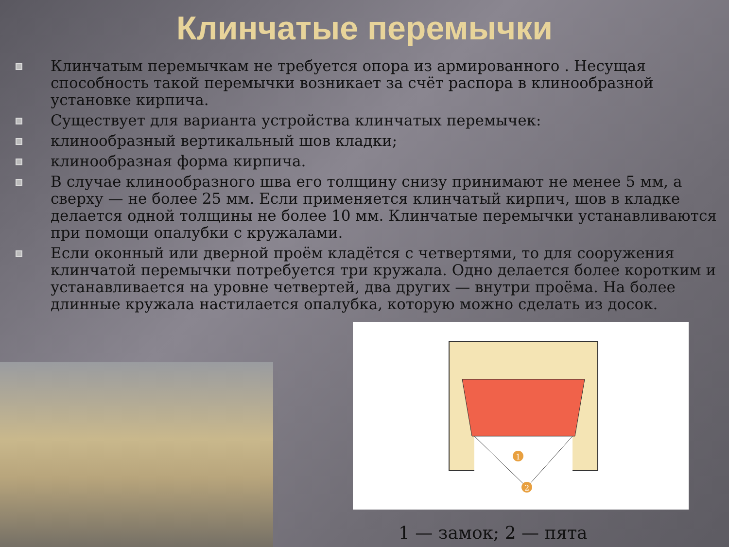Клинчатые перемычки
Клинчатым перемычкам не требуется опора из армированного . Несущая способность такой перемычки возникает за счёт распора в клинообразной установке кирпича.
Существует для варианта устройства клинчатых перемычек:
клинообразный вертикальный шов кладки;
клинообразная форма кирпича.
В случае клинообразного шва его толщину снизу принимают не менее 5 мм, а сверху — не более 25 мм. Если применяется клинчатый кирпич, шов в кладке делается одной толщины не более 10 мм. Клинчатые перемычки устанавливаются при помощи опалубки с кружалами.
Если оконный или дверной проём кладётся с четвертями, то для сооружения клинчатой перемычки потребуется три кружала. Одно делается более коротким и устанавливается на уровне четвертей, два других — внутри проёма. На более длинные кружала настилается опалубка, которую можно сделать из досок.
1
2
1 — замок; 2 — пята